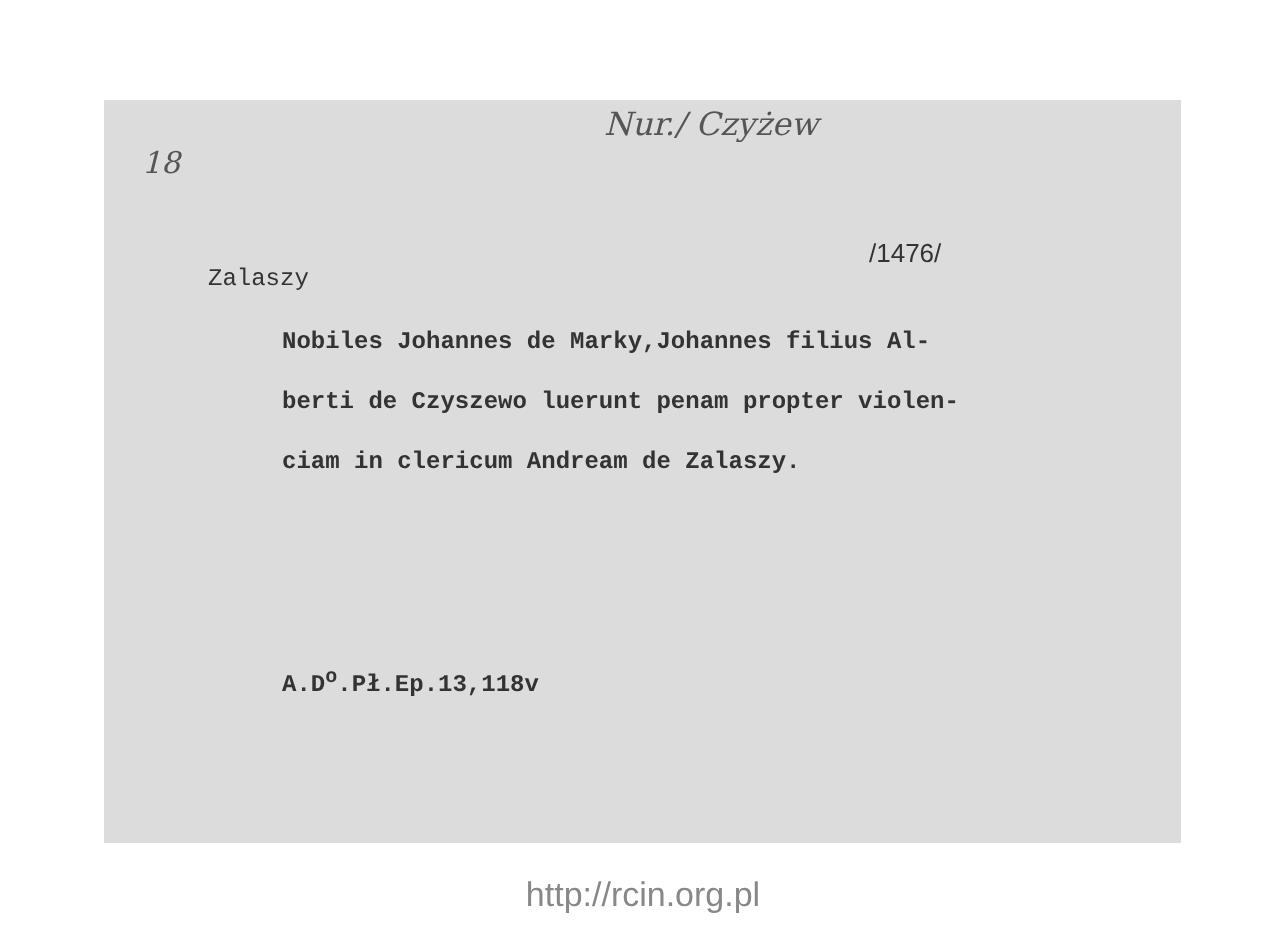Nur./ Czyżew
18
/1476/
Zalaszy
Nobiles Johannes de Marky,Johannes filius Al-
berti de Czyszewo luerunt penam propter violen-
ciam in clericum Andream de Zalaszy.
A.D<sup>o</sup>.Pł.Ep.13,118v
http://rcin.org.pl